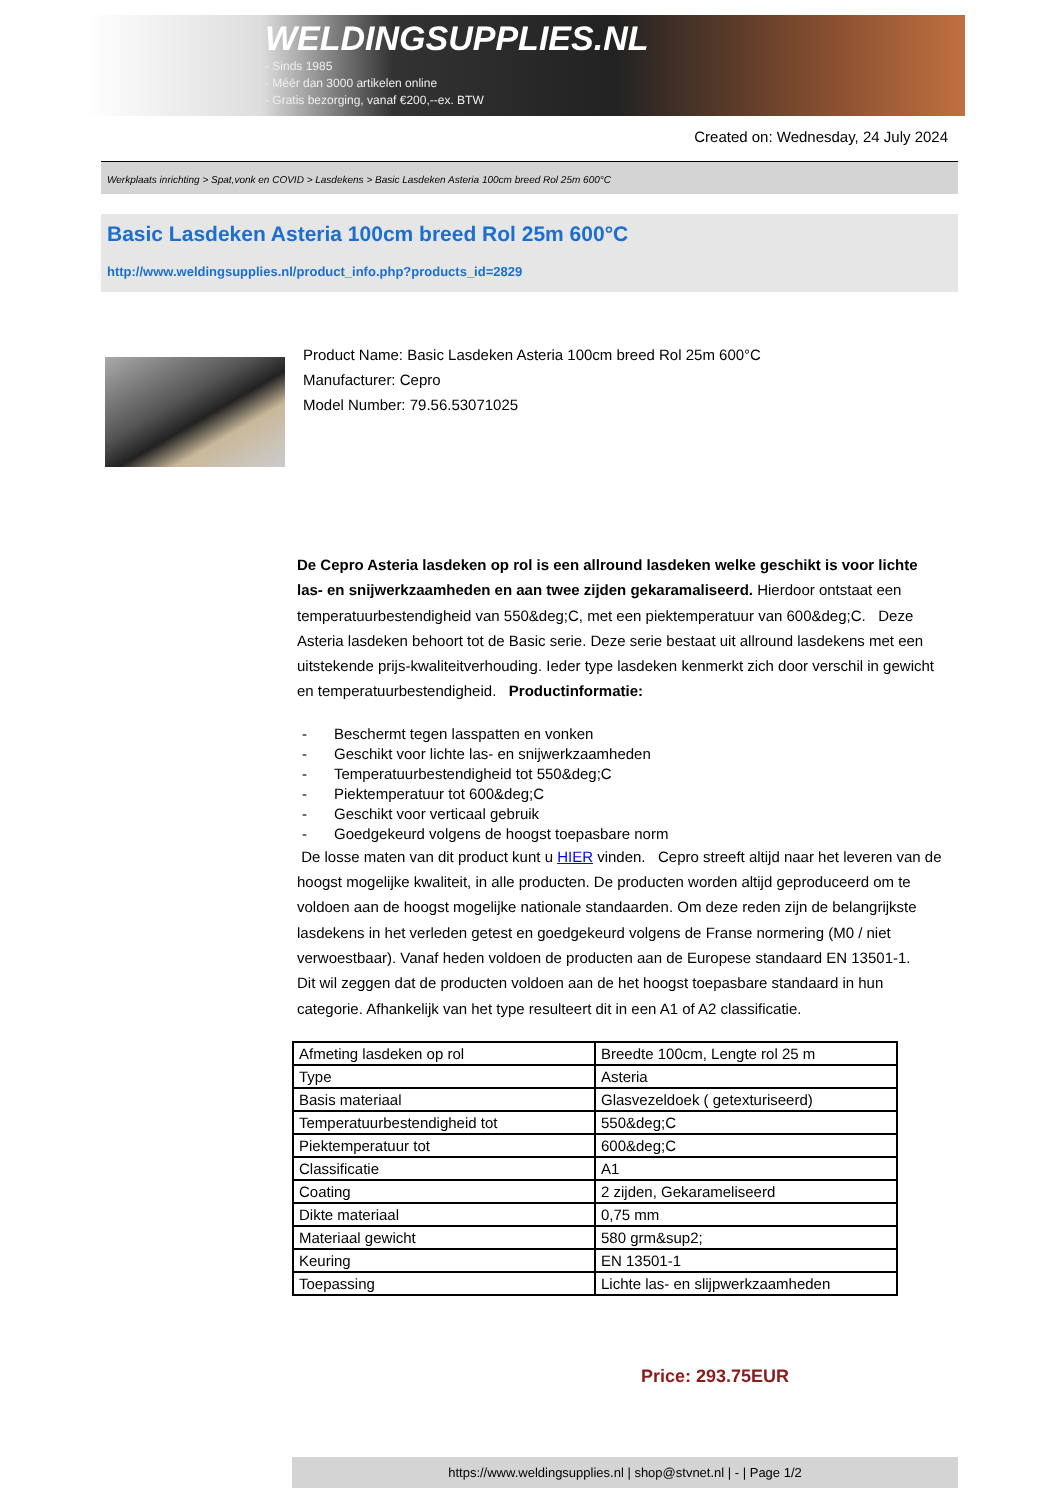WELDINGSUPPLIES.NL
- Sinds 1985
- Méér dan 3000 artikelen online
- Gratis bezorging, vanaf €200,--ex. BTW
Created on: Wednesday, 24 July 2024
Werkplaats inrichting > Spat,vonk en COVID > Lasdekens > Basic Lasdeken Asteria 100cm breed Rol 25m 600°C
Basic Lasdeken Asteria 100cm breed Rol 25m 600°C
http://www.weldingsupplies.nl/product_info.php?products_id=2829
Product Name: Basic Lasdeken Asteria 100cm breed Rol 25m 600°C
Manufacturer: Cepro
Model Number: 79.56.53071025
De Cepro Asteria lasdeken op rol is een allround lasdeken welke geschikt is voor lichte las- en snijwerkzaamheden en aan twee zijden gekaramaliseerd. Hierdoor ontstaat een temperatuurbestendigheid van 550&deg;C, met een piektemperatuur van 600&deg;C. Deze Asteria lasdeken behoort tot de Basic serie. Deze serie bestaat uit allround lasdekens met een uitstekende prijs-kwaliteitverhouding. Ieder type lasdeken kenmerkt zich door verschil in gewicht en temperatuurbestendigheid. Productinformatie:
- Beschermt tegen lasspatten en vonken
- Geschikt voor lichte las- en snijwerkzaamheden
- Temperatuurbestendigheid tot 550&deg;C
- Piektemperatuur tot 600&deg;C
- Geschikt voor verticaal gebruik
- Goedgekeurd volgens de hoogst toepasbare norm
De losse maten van dit product kunt u HIER vinden. Cepro streeft altijd naar het leveren van de hoogst mogelijke kwaliteit, in alle producten. De producten worden altijd geproduceerd om te voldoen aan de hoogst mogelijke nationale standaarden. Om deze reden zijn de belangrijkste lasdekens in het verleden getest en goedgekeurd volgens de Franse normering (M0 / niet verwoestbaar). Vanaf heden voldoen de producten aan de Europese standaard EN 13501-1. Dit wil zeggen dat de producten voldoen aan de het hoogst toepasbare standaard in hun categorie. Afhankelijk van het type resulteert dit in een A1 of A2 classificatie.
| Afmeting lasdeken op rol | Breedte 100cm, Lengte rol 25 m |
| Type | Asteria |
| Basis materiaal | Glasvezeldoek ( getexturiseerd) |
| Temperatuurbestendigheid tot | 550&deg;C |
| Piektemperatuur tot | 600&deg;C |
| Classificatie | A1 |
| Coating | 2 zijden, Gekarameliseerd |
| Dikte materiaal | 0,75 mm |
| Materiaal gewicht | 580 grm&sup2; |
| Keuring | EN 13501-1 |
| Toepassing | Lichte las- en slijpwerkzaamheden |
Price: 293.75EUR
https://www.weldingsupplies.nl | shop@stvnet.nl | - | Page 1/2